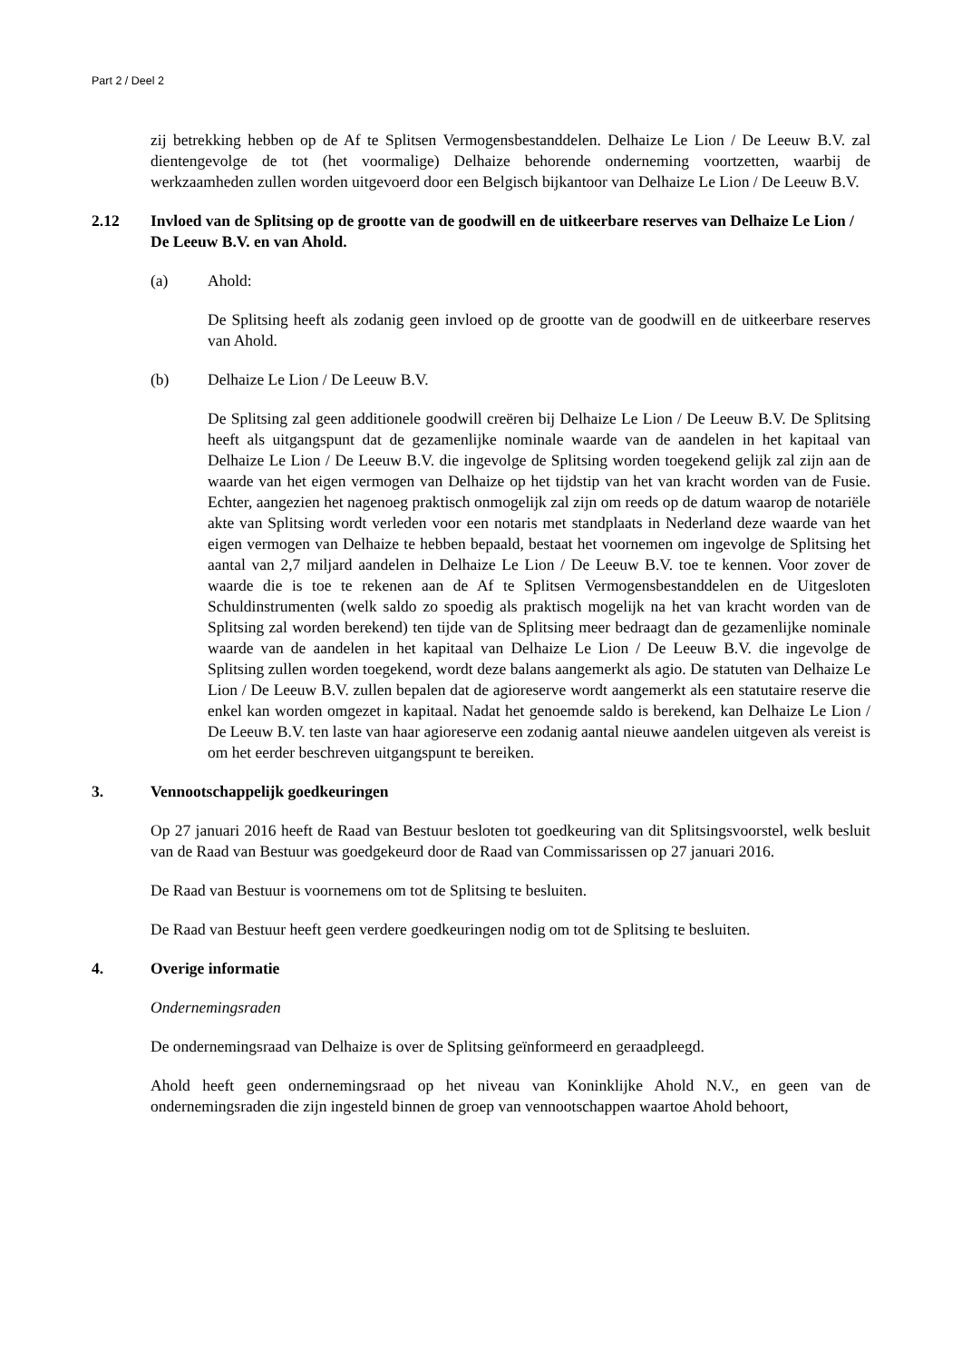Part 2 / Deel 2
zij betrekking hebben op de Af te Splitsen Vermogensbestanddelen. Delhaize Le Lion / De Leeuw B.V. zal dientengevolge de tot (het voormalige) Delhaize behorende onderneming voortzetten, waarbij de werkzaamheden zullen worden uitgevoerd door een Belgisch bijkantoor van Delhaize Le Lion / De Leeuw B.V.
2.12 Invloed van de Splitsing op de grootte van de goodwill en de uitkeerbare reserves van Delhaize Le Lion / De Leeuw B.V. en van Ahold.
(a) Ahold:
De Splitsing heeft als zodanig geen invloed op de grootte van de goodwill en de uitkeerbare reserves van Ahold.
(b) Delhaize Le Lion / De Leeuw B.V.
De Splitsing zal geen additionele goodwill creëren bij Delhaize Le Lion / De Leeuw B.V. De Splitsing heeft als uitgangspunt dat de gezamenlijke nominale waarde van de aandelen in het kapitaal van Delhaize Le Lion / De Leeuw B.V. die ingevolge de Splitsing worden toegekend gelijk zal zijn aan de waarde van het eigen vermogen van Delhaize op het tijdstip van het van kracht worden van de Fusie. Echter, aangezien het nagenoeg praktisch onmogelijk zal zijn om reeds op de datum waarop de notariële akte van Splitsing wordt verleden voor een notaris met standplaats in Nederland deze waarde van het eigen vermogen van Delhaize te hebben bepaald, bestaat het voornemen om ingevolge de Splitsing het aantal van 2,7 miljard aandelen in Delhaize Le Lion / De Leeuw B.V. toe te kennen. Voor zover de waarde die is toe te rekenen aan de Af te Splitsen Vermogensbestanddelen en de Uitgesloten Schuldinstrumenten (welk saldo zo spoedig als praktisch mogelijk na het van kracht worden van de Splitsing zal worden berekend) ten tijde van de Splitsing meer bedraagt dan de gezamenlijke nominale waarde van de aandelen in het kapitaal van Delhaize Le Lion / De Leeuw B.V. die ingevolge de Splitsing zullen worden toegekend, wordt deze balans aangemerkt als agio. De statuten van Delhaize Le Lion / De Leeuw B.V. zullen bepalen dat de agioreserve wordt aangemerkt als een statutaire reserve die enkel kan worden omgezet in kapitaal. Nadat het genoemde saldo is berekend, kan Delhaize Le Lion / De Leeuw B.V. ten laste van haar agioreserve een zodanig aantal nieuwe aandelen uitgeven als vereist is om het eerder beschreven uitgangspunt te bereiken.
3. Vennootschappelijk goedkeuringen
Op 27 januari 2016 heeft de Raad van Bestuur besloten tot goedkeuring van dit Splitsingsvoorstel, welk besluit van de Raad van Bestuur was goedgekeurd door de Raad van Commissarissen op 27 januari 2016.
De Raad van Bestuur is voornemens om tot de Splitsing te besluiten.
De Raad van Bestuur heeft geen verdere goedkeuringen nodig om tot de Splitsing te besluiten.
4. Overige informatie
Ondernemingsraden
De ondernemingsraad van Delhaize is over de Splitsing geïnformeerd en geraadpleegd.
Ahold heeft geen ondernemingsraad op het niveau van Koninklijke Ahold N.V., en geen van de ondernemingsraden die zijn ingesteld binnen de groep van vennootschappen waartoe Ahold behoort,